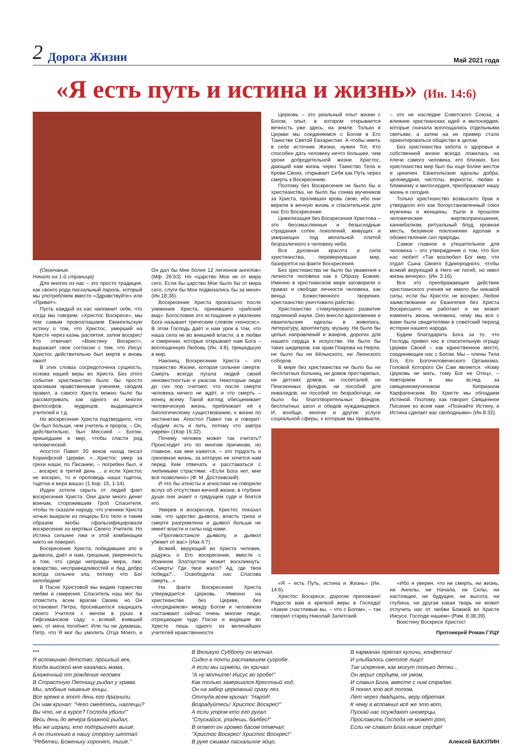2 Дорога Жизни Май 2021 года
«Я есть путь и истина и жизнь» (Ин. 14:6)
(Окончание.
Начало на 1-й странице)
Для многих из нас – это просто традиция, как своего рода пасхальный пароль, который мы употребляем вместо «Здравствуйте» или «Привет».
Пусть каждый из нас напомнит себе, что когда мы говорим: «Христос Воскресе», мы тем самым провозглашаем Евангельскую истину о том, что Христос, умерший на Кресте через казнь распятия, затем воскрес! Кто отвечает «Воистину Воскрес!», выражает свое согласие с тем, что Иисус Христос действительно был мертв и вновь ожил!
В этих словах сосредоточена сущность, основа нашей веры во Христа. Без этого события христианство было бы просто красивым нравственным учением, сводом правил, а самого Христа можно было бы рассматривать как одного из многих философов, мудрецов, выдающихся учителей и т.д.
Но воскресение Христа подтвердило, что Он был больше, чем учитель и пророк, – Он, действительно, был Мессией – Богом, пришедшим в мир, чтобы спасти род человеческий.
Апостол Павел 20 веков назад писал Коринфской Церкви: «...Христос умер за грехи наши, по Писанию, – погребен был, и ... воскрес в третий день ... а если Христос не воскрес, то и проповедь наша тщетна, тщетна и вера ваша» (1 Кор. 15, 1-14).
Иудеи хотели скрыть от людей факт воскресения Христа. Они дали много денег воинам, сторожившим Гроб Спасителя, чтобы те сказали народу, что ученики Христа ночью выкрали из пещеры Его тело и таким образом якобы сфальсифицировали воскресение из мертвых Своего Учителя. Но Истина сильнее лжи и этой комбинации никто не поверил.
Воскресение Христа, победившее зло и дьявола, даёт и нам, грешным, уверенность в том, что среди неправды мира, лжи, коварства, несправедливостей и бед добро всегда сильнее зла, потому что Бог непобедим!
В Пасхе Христовой мы видим торжество любви и смирения. Спаситель наш мог бы отомстить всем врагам Своим, но Он остановил Петра, бросившегося защищать своего Учителя с мечом в руках в Гефсиманском саду: «...всякий, взявший меч, от меча погибнет. Или ты не думаешь, Петр, что Я мог бы умолить Отца Моего, и Он дал бы Мне более 12 легионов ангелов» (Мф. 26:53). Но «царство Мое не от мира сего. Если бы царство Мое было бы от мира сего, слуги бы Мои подвизались бы за меня» (Ин.18:36).
Воскресение Христа произошло после унижения Христа, принявшего «рабский вид». Богословие это истощание и умаление Бога называет греческим словом «кеносис». В этом Господь даёт и нам урок в том, что наша сила не во внешней власти, а в любви и смирении, которые открывают нам Бога – воплощенную Любовь (Ин. 4:8), пришедшую в мир.
Наконец, Воскресение Христа – это торжество Жизни, которая сильнее смерти. Смерть всегда пугала людей своей неизвестностью и ужасом. Некоторые люди до сих пор считают, что после смерти человека ничего не ждёт, и что смерть – конец всему. Такой взгляд обесценивает человеческую жизнь, приближает её к биологическому существованию, к жизни по инстинктам. Апостол Павел так и говорит: «Будем есть и пить, потому что завтра умрём» (1Кор 15:32).
Почему человек может так считать? Происходит это по многим причинам, но главное, как мне кажется, – это гордость и греховная жизнь, за которую не хочется нам перед Кем отвечать и расставаться с любимыми страстями: «Если Бога нет, мне всё позволено» (Ф. М. Достоевский).
И что бы атеисты и агностики ни говорили вслух об отсутствии вечной жизни, в глубине души они знают о грядущем суде и боятся его.
Умерев и воскреснув, Христос показал нам, что царство дьявола, власть греха и смерти разгромлена и дьявол больше не имеет власти и силы над нами.
«Противостаньте дьяволу, и дьявол убежит от вас» (Иак.4:7).
Всякий, верующий во Христа человек, радуясь о Его воскресении, вместе с Иоанном Златоустом может воскликнуть: «Смерть! Где твое жало? Ад, где твоя победа?... Освободила нас Спасова смерть...»
На факте Воскресения Христа утверждается Церковь. Именно на христианстве без Церкви, без «посредников» между Богом и человеком настаивают сейчас очень многие люди, отрицающие чудо Пасхи и видящие во Христе лишь одного из величайших учителей нравственности.
Церковь – это реальный опыт жизни с Богом, опыт, в котором открывается вечность уже здесь, на земле. Только в Церкви мы соединяемся с Богом в Его Таинстве Святой Евхаристии. А чтобы иметь в себе источник Жизни, нужен Тот, Кто способен дать человеку нечто большее, чем уроки добродетельной жизни. Христос, дающий нам жизнь через Таинство Тела и Крови Своих, открывает Себя как Путь через смерть к Воскресению.
Поэтому без Воскресения не было бы и христианства, не было бы сонма мучеников за Христа, проливших кровь свою, ибо они верили в вечную жизнь и спасительное для нас Его Воскресение.
Цивилизация без Воскресения Христова – это бессмысленные и безысходные страдания сотен поколений, живущих и умирающих под могильной плитой безразличного к человеку неба.
Вся духовная красота и сила христианства, перевернувшая мир, базируется на факте Воскресения.
Без христианства не было бы уважения к личности человека как к Образу Божию. Именно в христианском мире заговорили о правах и свободе личности человека, как венца Божественного творения, христианство уничтожило рабство.
Христианство стимулировало развитие подлинной науки. Оно внесло вдохновение и евангельские идеалы в живопись, литературу, архитектуру, музыку. Не было бы целых направлений и жанров, дорогих для нашего сердца в искусстве. Не было бы таких шедевров, как храм Покрова на Нерли, не было бы ни Кёльнского, ни Лионского соборов.
В мире без христианства не было бы ни бесплатных больниц, ни домов престарелых, ни детских домов, ни госпиталей, ни Пенсионных фондов, ни пособий для инвалидов, ни пособий по безработице, не было бы благотворительных фондов, бесплатных школ и обедов нуждающимся. И, вообще, многие и другие услуги социальной сферы, к которым мы привыкли, – это не наследие Советского Союза, а влияние христианских идей и милосердия, которые сначала воплощались отдельными святыми, а затем на их пример стало ориентироваться общество в целом.
Без христианства забота о здоровье и собственной жизни всегда ложилась на плечи самого человека, его близких. Без христианства мир был бы еще более жесток и циничен. Евангельские идеалы добра, целомудрия, чистоты, верности, любви к ближнему и милосердия, преображают нашу жизнь и сегодня.
Только христианство возвысило брак и утвердило его как богоустановленный союз мужчины и женщины. Ушли в прошлое человеческие жертвоприношения, каннибализм, ритуальный блуд, кровная месть, безумное поклонение идолам и обожествление сил природы.
Самое главное и утешительное для человека – это утверждение о том, что Бог нас любит! «Так возлюбил Бог мир, что отдал Сына Своего Единородного, чтобы всякий верующий в Него не погиб, но имел жизнь вечную». (Ин. 3:16)
Все это преображающее действие христианского учения не имело бы никакой силы, если бы Христос не воскрес. Любое заимствование из Евангелия без Христа Воскресшего не работает и не может изменить жизнь человека, чему мы все с вами были свидетелями в советский период истории нашего народа.
Будем благодарить Бога за то, что Господь привел нас в спасительную ограду Церкви Своей – как единственное место, соединяющее нас с Богом. Мы – члены Тела Его, Его Богочеловеческого Организма, Головой Которого Он Сам является. «Кому Церковь не мать, тому Бог не Отец», – повторяем и мы вслед за священномучеником Киприаном Карфагенским. Во Христе мы обладаем Истиной. Поэтому, как говорит Священное Писание ко всем нам: «Познайте Истину, и Истина сделает вас свободными» (Ин.8:32).
«Я – есть Путь, истина и Жизнь» (Ин. 14:6).
Христос Воскресе, дорогие прихожане! Радости вам и крепкой веры в Господа! «Какие счастливые вы, – что с Богом», – так говорил старец Николай Залитский.
«Ибо я уверен, что ни смерть, ни жизнь, ни Ангелы, ни Начала, ни Силы, ни настоящее, ни будущее, ни высота, ни глубина, ни другая какая тварь не может отлучить нас от любви Божией во Христе Иисусе, Господе нашем» (Рим. 8:38,39).
Воистину Воскресе Христос!
Протоиерей Роман ГУЦУ
***
Я вспоминаю детство, прошлый век,
Когда высокой мне казалась мама,
Блаженный от рождения человек
В Страстную Пятницу рыдал у храма.
Мы, злобные наивные юнцы,
Все время в этот день его дразнили.
Он нам кричал: "Чего смеётесь, наглецы?
Вы что, не в курсе? Господа убили!"
Весь день до вечера блажной рыдал,
Мы же играли, кто подпрыгнет выше.
А он тихонько в нашу сторону шептал:
"Ребятки, Боженьку хоронят, тише."
В Великую Субботу он молчал.
Сидел в почти растаявшем сугробе.
А если мы шумели, он кричал:
"А ну молчите! Иисус во гробе!"
Как только завершался Крестный ход,
Он на забор церковный сразу лез.
Оттуда всем кричал: "Народ!
Возрадуйтесь! Христос Воскрес!"
А если утром кто его ругал:
"Спускайся, упадешь, балбес!"
В ответ он громко басом отвечал:
"Христос Воскрес! Христос Воскрес!"
В руке сжимал пасхальное яйцо,
В карманах прятал куличи, конфетки!
И улыбалось светлое лицо!
Так искренне, как могут только детки...
Он верил сердцем, не умом,
И славил Бога, вместе с ним страдая.
Я понял это всё потом,
Лет через двадцать, веру обретая.
К чему я вспомнил всё же это вот,
Пускай нас осуждают иноверцы,
Прославить Господа не может рот,
Если не славит Бога наше сердце!
Алексей БАКУЛИН